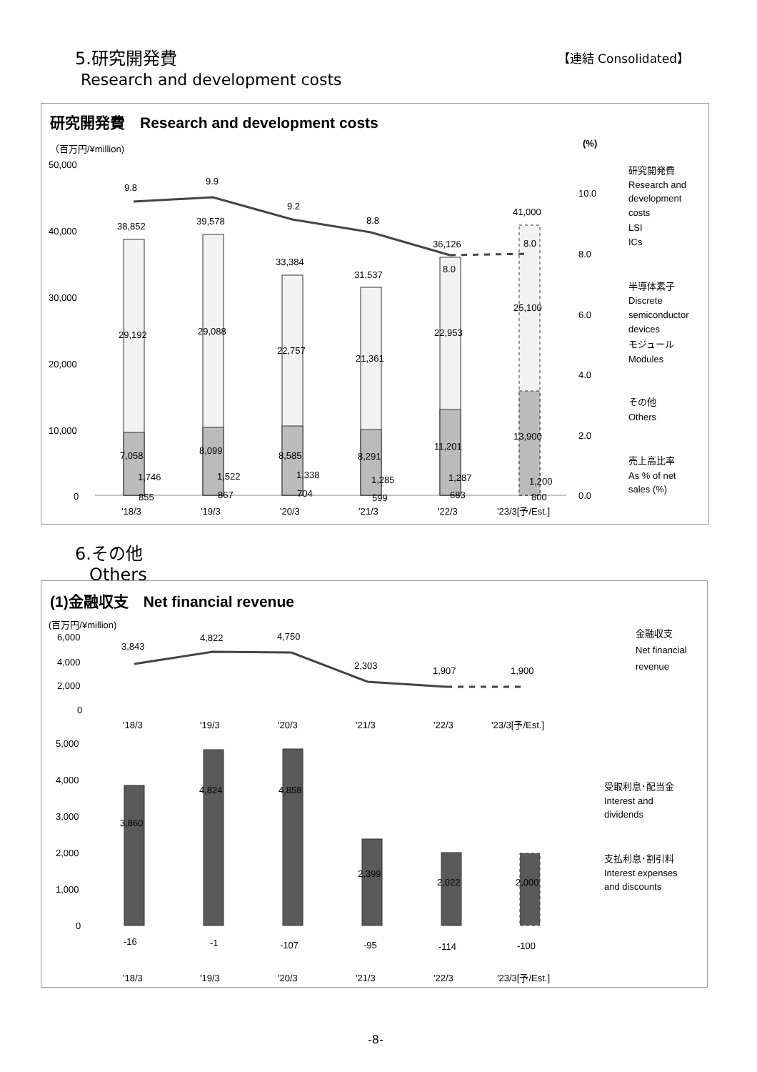5.研究開発費
Research and development costs
【連結 Consolidated】
研究開発費　Research and development costs
（百万円/¥million)
(%)
50,000
40,000
30,000
20,000
10,000
0
10.0
8.0
6.0
4.0
2.0
0.0
9.8
9.9
9.2
8.8
8.0
8.0
38,852
39,578
33,384
31,537
36,126
41,000
29,192
29,088
22,757
21,361
22,953
25,100
7,058
8,099
8,585
8,291
11,201
13,900
1,746
1,522
1,338
1,285
1,287
1,200
855
867
704
599
683
800
'18/3
'19/3
'20/3
'21/3
'22/3
'23/3[予/Est.]
研究開発費
Research and
development
costs
LSI
ICs
半導体素子
Discrete
semiconductor
devices
モジュール
Modules
その他
Others
売上高比率
As % of net
sales (%)
6.その他
Others
(1)金融収支　Net financial revenue
(百万円/¥million)
6,000
4,000
2,000
0
3,843
4,822
4,750
2,303
1,907
1,900
'18/3
'19/3
'20/3
'21/3
'22/3
'23/3[予/Est.]
金融収支
Net financial
revenue
5,000
4,000
3,000
2,000
1,000
0
3,860
4,824
4,858
2,399
2,022
2,000
-16
-1
-107
-95
-114
-100
'18/3
'19/3
'20/3
'21/3
'22/3
'23/3[予/Est.]
受取利息･配当金
Interest and
dividends
支払利息･割引料
Interest expenses
and discounts
-8-